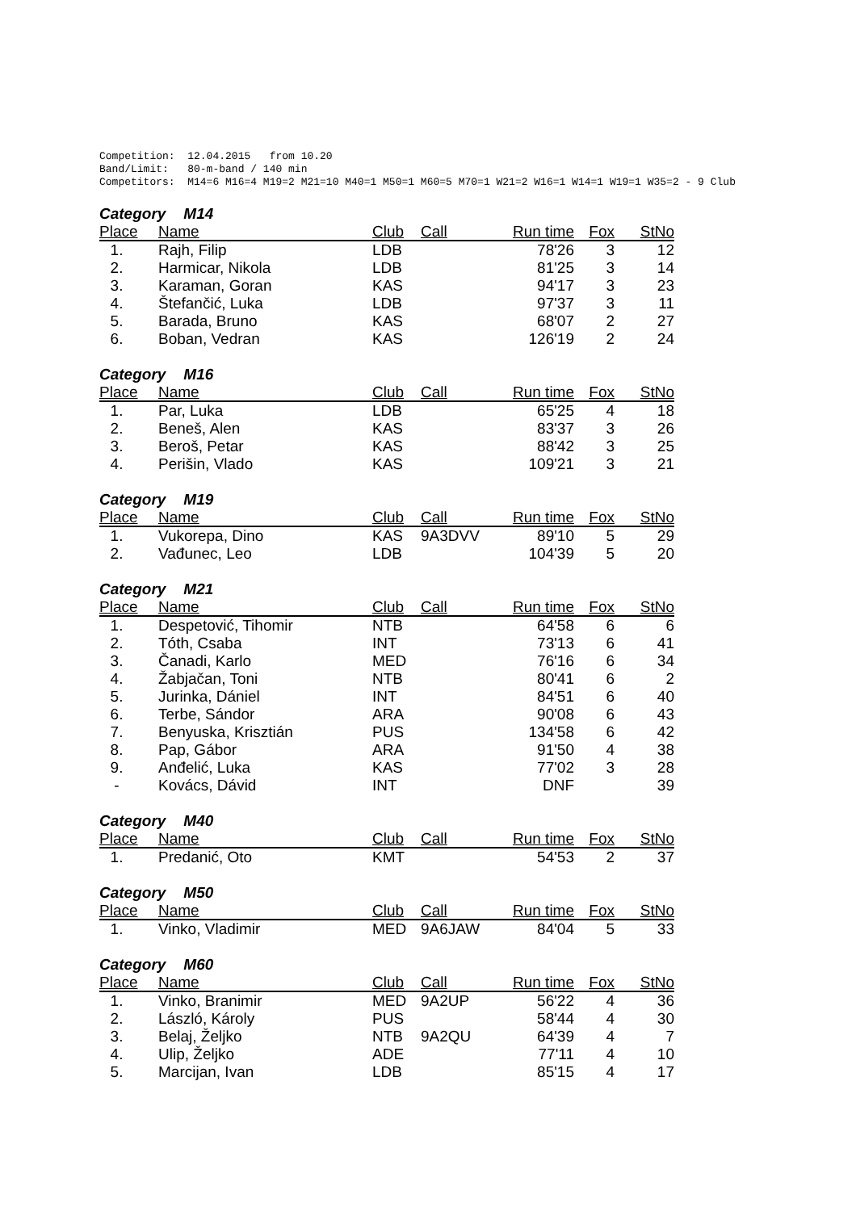Competition:  12.04.2015   from 10.20
Band/Limit:   80-m-band / 140 min
Competitors:  M14=6 M16=4 M19=2 M21=10 M40=1 M50=1 M60=5 M70=1 W21=2 W16=1 W14=1 W19=1 W35=2 - 9 Club
Category M14
| Place | Name | Club | Call | Run time | Fox | StNo |
| --- | --- | --- | --- | --- | --- | --- |
| 1. | Rajh, Filip | LDB | | 78'26 | 3 | 12 |
| 2. | Harmicar, Nikola | LDB | | 81'25 | 3 | 14 |
| 3. | Karaman, Goran | KAS | | 94'17 | 3 | 23 |
| 4. | Štefančić, Luka | LDB | | 97'37 | 3 | 11 |
| 5. | Barada, Bruno | KAS | | 68'07 | 2 | 27 |
| 6. | Boban, Vedran | KAS | | 126'19 | 2 | 24 |
Category M16
| Place | Name | Club | Call | Run time | Fox | StNo |
| --- | --- | --- | --- | --- | --- | --- |
| 1. | Par, Luka | LDB | | 65'25 | 4 | 18 |
| 2. | Beneš, Alen | KAS | | 83'37 | 3 | 26 |
| 3. | Beroš, Petar | KAS | | 88'42 | 3 | 25 |
| 4. | Perišin, Vlado | KAS | | 109'21 | 3 | 21 |
Category M19
| Place | Name | Club | Call | Run time | Fox | StNo |
| --- | --- | --- | --- | --- | --- | --- |
| 1. | Vukorepa, Dino | KAS | 9A3DVV | 89'10 | 5 | 29 |
| 2. | Vađunec, Leo | LDB | | 104'39 | 5 | 20 |
Category M21
| Place | Name | Club | Call | Run time | Fox | StNo |
| --- | --- | --- | --- | --- | --- | --- |
| 1. | Despetović, Tihomir | NTB | | 64'58 | 6 | 6 |
| 2. | Tóth, Csaba | INT | | 73'13 | 6 | 41 |
| 3. | Čanadi, Karlo | MED | | 76'16 | 6 | 34 |
| 4. | Žabjačan, Toni | NTB | | 80'41 | 6 | 2 |
| 5. | Jurinka, Dániel | INT | | 84'51 | 6 | 40 |
| 6. | Terbe, Sándor | ARA | | 90'08 | 6 | 43 |
| 7. | Benyuska, Krisztián | PUS | | 134'58 | 6 | 42 |
| 8. | Pap, Gábor | ARA | | 91'50 | 4 | 38 |
| 9. | Anđelić, Luka | KAS | | 77'02 | 3 | 28 |
| - | Kovács, Dávid | INT | | DNF | | 39 |
Category M40
| Place | Name | Club | Call | Run time | Fox | StNo |
| --- | --- | --- | --- | --- | --- | --- |
| 1. | Predanić, Oto | KMT | | 54'53 | 2 | 37 |
Category M50
| Place | Name | Club | Call | Run time | Fox | StNo |
| --- | --- | --- | --- | --- | --- | --- |
| 1. | Vinko, Vladimir | MED | 9A6JAW | 84'04 | 5 | 33 |
Category M60
| Place | Name | Club | Call | Run time | Fox | StNo |
| --- | --- | --- | --- | --- | --- | --- |
| 1. | Vinko, Branimir | MED | 9A2UP | 56'22 | 4 | 36 |
| 2. | László, Károly | PUS | | 58'44 | 4 | 30 |
| 3. | Belaj, Željko | NTB | 9A2QU | 64'39 | 4 | 7 |
| 4. | Ulip, Željko | ADE | | 77'11 | 4 | 10 |
| 5. | Marcijan, Ivan | LDB | | 85'15 | 4 | 17 |